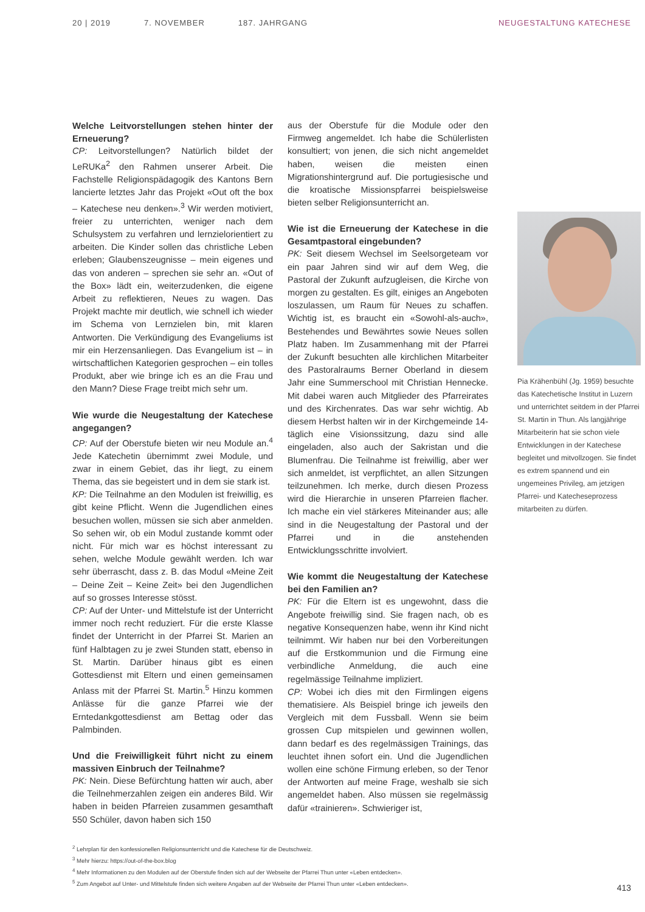20 | 2019 7. NOVEMBER 187. JAHRGANG NEUGESTALTUNG KATECHESE
Welche Leitvorstellungen stehen hinter der Erneuerung?
CP: Leitvorstellungen? Natürlich bildet der LeRUKa<sup>2</sup> den Rahmen unserer Arbeit. Die Fachstelle Religionspädagogik des Kantons Bern lancierte letztes Jahr das Projekt «Out oft the box – Katechese neu denken».<sup>3</sup> Wir werden motiviert, freier zu unterrichten, weniger nach dem Schulsystem zu verfahren und lernzielorientiert zu arbeiten. Die Kinder sollen das christliche Leben erleben; Glaubenszeugnisse – mein eigenes und das von anderen – sprechen sie sehr an. «Out of the Box» lädt ein, weiterzudenken, die eigene Arbeit zu reflektieren, Neues zu wagen. Das Projekt machte mir deutlich, wie schnell ich wieder im Schema von Lernzielen bin, mit klaren Antworten. Die Verkündigung des Evangeliums ist mir ein Herzensanliegen. Das Evangelium ist – in wirtschaftlichen Kategorien gesprochen – ein tolles Produkt, aber wie bringe ich es an die Frau und den Mann? Diese Frage treibt mich sehr um.
Wie wurde die Neugestaltung der Katechese angegangen?
CP: Auf der Oberstufe bieten wir neu Module an.<sup>4</sup> Jede Katechetin übernimmt zwei Module, und zwar in einem Gebiet, das ihr liegt, zu einem Thema, das sie begeistert und in dem sie stark ist.
KP: Die Teilnahme an den Modulen ist freiwillig, es gibt keine Pflicht. Wenn die Jugendlichen eines besuchen wollen, müssen sie sich aber anmelden. So sehen wir, ob ein Modul zustande kommt oder nicht. Für mich war es höchst interessant zu sehen, welche Module gewählt werden. Ich war sehr überrascht, dass z. B. das Modul «Meine Zeit – Deine Zeit – Keine Zeit» bei den Jugendlichen auf so grosses Interesse stösst.
CP: Auf der Unter- und Mittelstufe ist der Unterricht immer noch recht reduziert. Für die erste Klasse findet der Unterricht in der Pfarrei St. Marien an fünf Halbtagen zu je zwei Stunden statt, ebenso in St. Martin. Darüber hinaus gibt es einen Gottesdienst mit Eltern und einen gemeinsamen Anlass mit der Pfarrei St. Martin.<sup>5</sup> Hinzu kommen Anlässe für die ganze Pfarrei wie der Erntedankgottesdienst am Bettag oder das Palmbinden.
Und die Freiwilligkeit führt nicht zu einem massiven Einbruch der Teilnahme?
PK: Nein. Diese Befürchtung hatten wir auch, aber die Teilnehmerzahlen zeigen ein anderes Bild. Wir haben in beiden Pfarreien zusammen gesamthaft 550 Schüler, davon haben sich 150
aus der Oberstufe für die Module oder den Firmweg angemeldet. Ich habe die Schülerlisten konsultiert; von jenen, die sich nicht angemeldet haben, weisen die meisten einen Migrationshintergrund auf. Die portugiesische und die kroatische Missionspfarrei beispielsweise bieten selber Religionsunterricht an.
Wie ist die Erneuerung der Katechese in die Gesamtpastoral eingebunden?
PK: Seit diesem Wechsel im Seelsorgeteam vor ein paar Jahren sind wir auf dem Weg, die Pastoral der Zukunft aufzugleisen, die Kirche von morgen zu gestalten. Es gilt, einiges an Angeboten loszulassen, um Raum für Neues zu schaffen. Wichtig ist, es braucht ein «Sowohl-als-auch», Bestehendes und Bewährtes sowie Neues sollen Platz haben. Im Zusammenhang mit der Pfarrei der Zukunft besuchten alle kirchlichen Mitarbeiter des Pastoralraums Berner Oberland in diesem Jahr eine Summerschool mit Christian Hennecke. Mit dabei waren auch Mitglieder des Pfarreirates und des Kirchenrates. Das war sehr wichtig. Ab diesem Herbst halten wir in der Kirchgemeinde 14-täglich eine Visionssitzung, dazu sind alle eingeladen, also auch der Sakristan und die Blumenfrau. Die Teilnahme ist freiwillig, aber wer sich anmeldet, ist verpflichtet, an allen Sitzungen teilzunehmen. Ich merke, durch diesen Prozess wird die Hierarchie in unseren Pfarreien flacher. Ich mache ein viel stärkeres Miteinander aus; alle sind in die Neugestaltung der Pastoral und der Pfarrei und in die anstehenden Entwicklungsschritte involviert.
Wie kommt die Neugestaltung der Katechese bei den Familien an?
PK: Für die Eltern ist es ungewohnt, dass die Angebote freiwillig sind. Sie fragen nach, ob es negative Konsequenzen habe, wenn ihr Kind nicht teilnimmt. Wir haben nur bei den Vorbereitungen auf die Erstkommunion und die Firmung eine verbindliche Anmeldung, die auch eine regelmässige Teilnahme impliziert.
CP: Wobei ich dies mit den Firmlingen eigens thematisiere. Als Beispiel bringe ich jeweils den Vergleich mit dem Fussball. Wenn sie beim grossen Cup mitspielen und gewinnen wollen, dann bedarf es des regelmässigen Trainings, das leuchtet ihnen sofort ein. Und die Jugendlichen wollen eine schöne Firmung erleben, so der Tenor der Antworten auf meine Frage, weshalb sie sich angemeldet haben. Also müssen sie regelmässig dafür «trainieren». Schwieriger ist,
Pia Krähenbühl (Jg. 1959) besuchte das Katechetische Institut in Luzern und unterrichtet seitdem in der Pfarrei St. Martin in Thun. Als langjährige Mitarbeiterin hat sie schon viele Entwicklungen in der Katechese begleitet und mitvollzogen. Sie findet es extrem spannend und ein ungemeines Privileg, am jetzigen Pfarrei- und Katecheseprozess mitarbeiten zu dürfen.
<sup>2</sup> Lehrplan für den konfessionellen Religionsunterricht und die Katechese für die Deutschweiz.
<sup>3</sup> Mehr hierzu: https://out-of-the-box.blog
<sup>4</sup> Mehr Informationen zu den Modulen auf der Oberstufe finden sich auf der Webseite der Pfarrei Thun unter «Leben entdecken».
<sup>5</sup> Zum Angebot auf Unter- und Mittelstufe finden sich weitere Angaben auf der Webseite der Pfarrei Thun unter «Leben entdecken».
413